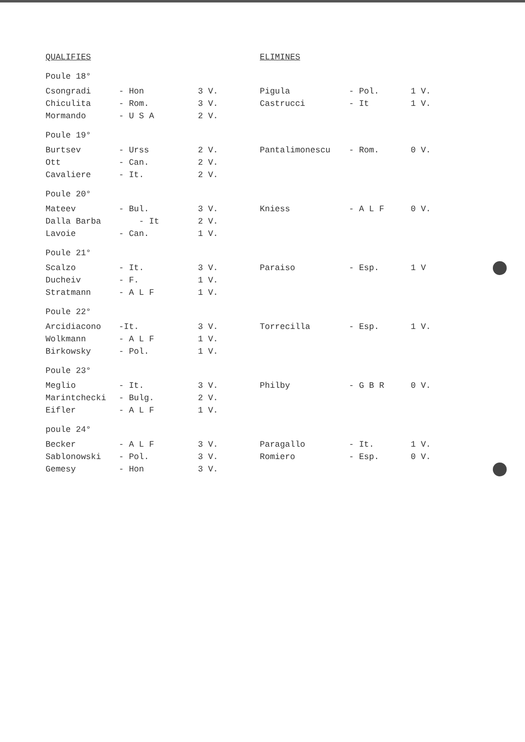| QUALIFIES | | | ELIMINES | | |
| --- | --- | --- | --- | --- | --- |
| Poule 18° | | | | | |
| Csongradi | - Hon | 3 V. | Pigula | - Pol. | 1 V. |
| Chiculita | - Rom. | 3 V. | Castrucci | - It | 1 V. |
| Mormando | - U S A | 2 V. | | | |
| Poule 19° | | | | | |
| Burtsev | - Urss | 2 V. | Pantalimonescu | - Rom. | 0 V. |
| Ott | - Can. | 2 V. | | | |
| Cavaliere | - It. | 2 V. | | | |
| Poule 20° | | | | | |
| Mateev | - Bul. | 3 V. | Kniess | - A L F | 0 V. |
| Dalla Barba | - It | 2 V. | | | |
| Lavoie | - Can. | 1 V. | | | |
| Poule 21° | | | | | |
| Scalzo | - It. | 3 V. | Paraiso | - Esp. | 1 V |
| Ducheiv | - F. | 1 V. | | | |
| Stratmann | - A L F | 1 V. | | | |
| Poule 22° | | | | | |
| Arcidiacono | -It. | 3 V. | Torrecilla | - Esp. | 1 V. |
| Wolkmann | - A L F | 1 V. | | | |
| Birkowsky | - Pol. | 1 V. | | | |
| Poule 23° | | | | | |
| Meglio | - It. | 3 V. | Philby | - G B R | 0 V. |
| Marintchecki | - Bulg. | 2 V. | | | |
| Eifler | - A L F | 1 V. | | | |
| poule 24° | | | | | |
| Becker | - A L F | 3 V. | Paragallo | - It. | 1 V. |
| Sablonowski | - Pol. | 3 V. | Romiero | - Esp. | 0 V. |
| Gemesy | - Hon | 3 V. | | | |